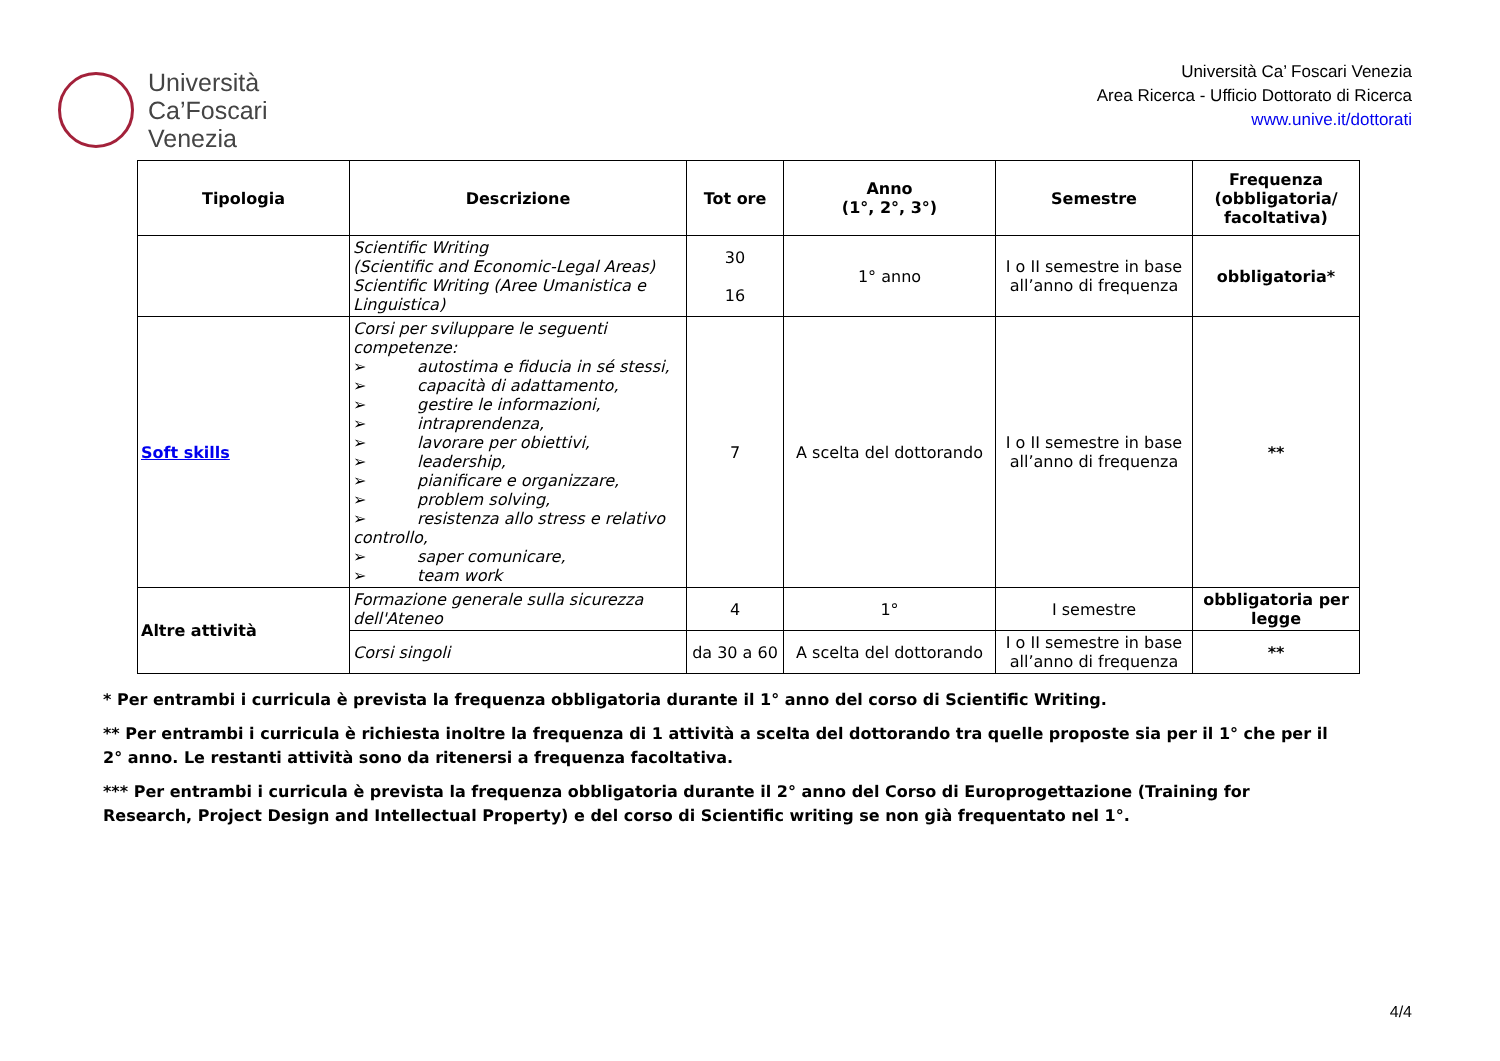Università
Ca’Foscari
Venezia
Università Ca’ Foscari Venezia
Area Ricerca - Ufficio Dottorato di Ricerca
www.unive.it/dottorati
| Tipologia | Descrizione | Tot ore | Anno (1°, 2°, 3°) | Semestre | Frequenza (obbligatoria/ facoltativa) |
| --- | --- | --- | --- | --- | --- |
| | Scientific Writing (Scientific and Economic-Legal Areas) Scientific Writing (Aree Umanistica e Linguistica) | 30 16 | 1° anno | I o II semestre in base all’anno di frequenza | obbligatoria* |
| Soft skills | Corsi per sviluppare le seguenti competenze: ➢ autostima e fiducia in sé stessi, ➢ capacità di adattamento, ➢ gestire le informazioni, ➢ intraprendenza, ➢ lavorare per obiettivi, ➢ leadership, ➢ pianificare e organizzare, ➢ problem solving, ➢ resistenza allo stress e relativo controllo, ➢ saper comunicare, ➢ team work | 7 | A scelta del dottorando | I o II semestre in base all’anno di frequenza | ** |
| Altre attività | Formazione generale sulla sicurezza dell'Ateneo | 4 | 1° | I semestre | obbligatoria per legge |
| | Corsi singoli | da 30 a 60 | A scelta del dottorando | I o II semestre in base all’anno di frequenza | ** |
* Per entrambi i curricula è prevista la frequenza obbligatoria durante il 1° anno del corso di Scientific Writing.
** Per entrambi i curricula è richiesta inoltre la frequenza di 1 attività a scelta del dottorando tra quelle proposte sia per il 1° che per il 2° anno. Le restanti attività sono da ritenersi a frequenza facoltativa.
*** Per entrambi i curricula è prevista la frequenza obbligatoria durante il 2° anno del Corso di Europrogettazione (Training for Research, Project Design and Intellectual Property) e del corso di Scientific writing se non già frequentato nel 1°.
4/4